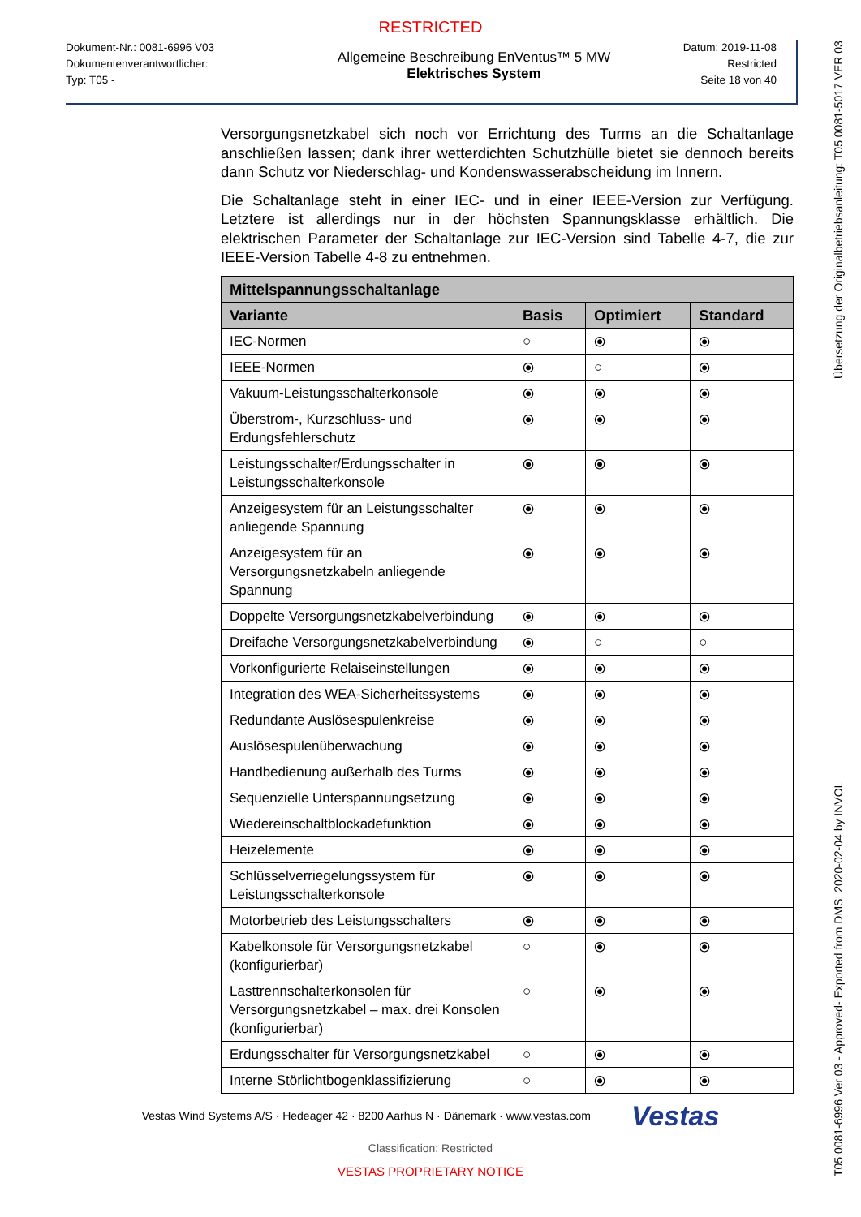RESTRICTED
Dokument-Nr.: 0081-6996 V03
Dokumentenverantwortlicher:
Typ: T05 -
Allgemeine Beschreibung EnVentus™ 5 MW
Elektrisches System
Datum: 2019-11-08
Restricted
Seite 18 von 40
Versorgungsnetzkabel sich noch vor Errichtung des Turms an die Schaltanlage anschließen lassen; dank ihrer wetterdichten Schutzhülle bietet sie dennoch bereits dann Schutz vor Niederschlag- und Kondenswasserabscheidung im Innern.
Die Schaltanlage steht in einer IEC- und in einer IEEE-Version zur Verfügung. Letztere ist allerdings nur in der höchsten Spannungsklasse erhältlich. Die elektrischen Parameter der Schaltanlage zur IEC-Version sind Tabelle 4-7, die zur IEEE-Version Tabelle 4-8 zu entnehmen.
| Mittelspannungsschaltanlage | | | |
| --- | --- | --- | --- |
| Variante | Basis | Optimiert | Standard |
| IEC-Normen | ○ | ⦿ | ⦿ |
| IEEE-Normen | ⦿ | ○ | ⦿ |
| Vakuum-Leistungsschalterkonsole | ⦿ | ⦿ | ⦿ |
| Überstrom-, Kurzschluss- und Erdungsfehlerschutz | ⦿ | ⦿ | ⦿ |
| Leistungsschalter/Erdungsschalter in Leistungsschalterkonsole | ⦿ | ⦿ | ⦿ |
| Anzeigesystem für an Leistungsschalter anliegende Spannung | ⦿ | ⦿ | ⦿ |
| Anzeigesystem für an Versorgungsnetzkabeln anliegende Spannung | ⦿ | ⦿ | ⦿ |
| Doppelte Versorgungsnetzkabelverbindung | ⦿ | ⦿ | ⦿ |
| Dreifache Versorgungsnetzkabelverbindung | ⦿ | ○ | ○ |
| Vorkonfigurierte Relaiseinstellungen | ⦿ | ⦿ | ⦿ |
| Integration des WEA-Sicherheitssystems | ⦿ | ⦿ | ⦿ |
| Redundante Auslösespulenkreise | ⦿ | ⦿ | ⦿ |
| Auslösespulenüberwachung | ⦿ | ⦿ | ⦿ |
| Handbedienung außerhalb des Turms | ⦿ | ⦿ | ⦿ |
| Sequenzielle Unterspannungsetzung | ⦿ | ⦿ | ⦿ |
| Wiedereinschaltblockadefunktion | ⦿ | ⦿ | ⦿ |
| Heizelemente | ⦿ | ⦿ | ⦿ |
| Schlüsselverriegelungssystem für Leistungsschalterkonsole | ⦿ | ⦿ | ⦿ |
| Motorbetrieb des Leistungsschalters | ⦿ | ⦿ | ⦿ |
| Kabelkonsole für Versorgungsnetzkabel (konfigurierbar) | ○ | ⦿ | ⦿ |
| Lasttrennschalterkonsolen für Versorgungsnetzkabel – max. drei Konsolen (konfigurierbar) | ○ | ⦿ | ⦿ |
| Erdungsschalter für Versorgungsnetzkabel | ○ | ⦿ | ⦿ |
| Interne Störlichtbogenklassifizierung | ○ | ⦿ | ⦿ |
Vestas Wind Systems A/S · Hedeager 42 · 8200 Aarhus N · Dänemark · www.vestas.com Vestas
Classification: Restricted
VESTAS PROPRIETARY NOTICE
T05 0081-6996 Ver 03 - Approved- Exported from DMS: 2020-02-04 by INVOL Übersetzung der Originalbetriebsanleitung: T05 0081-5017 VER 03